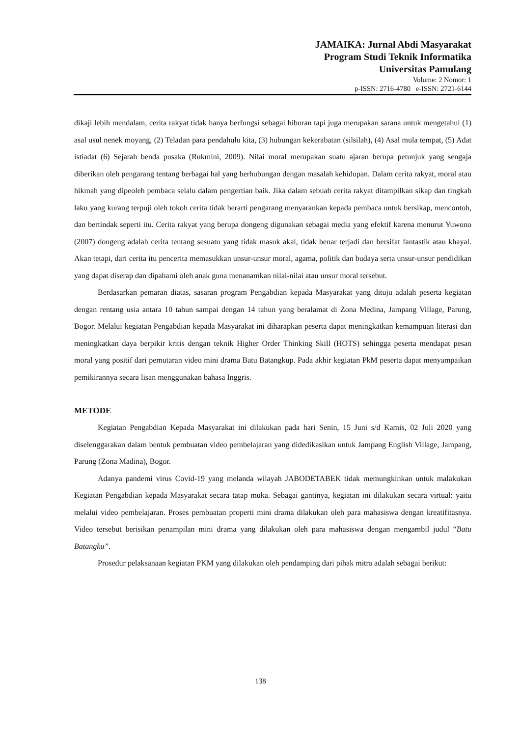JAMAIKA: Jurnal Abdi Masyarakat
Program Studi Teknik Informatika
Universitas Pamulang
Volume: 2 Nomor: 1
p-ISSN: 2716-4780 e-ISSN: 2721-6144
dikaji lebih mendalam, cerita rakyat tidak hanya berfungsi sebagai hiburan tapi juga merupakan sarana untuk mengetahui (1) asal usul nenek moyang, (2) Teladan para pendahulu kita, (3) hubungan kekerabatan (silsilah), (4) Asal mula tempat, (5) Adat istiadat (6) Sejarah benda pusaka (Rukmini, 2009). Nilai moral merupakan suatu ajaran berupa petunjuk yang sengaja diberikan oleh pengarang tentang berbagai hal yang berhubungan dengan masalah kehidupan. Dalam cerita rakyat, moral atau hikmah yang dipeoleh pembaca selalu dalam pengertian baik. Jika dalam sebuah cerita rakyat ditampilkan sikap dan tingkah laku yang kurang terpuji oleh tokoh cerita tidak berarti pengarang menyarankan kepada pembaca untuk bersikap, mencontoh, dan bertindak seperti itu. Cerita rakyat yang berupa dongeng digunakan sebagai media yang efektif karena menurut Yuwono (2007) dongeng adalah cerita tentang sesuatu yang tidak masuk akal, tidak benar terjadi dan bersifat fantastik atau khayal. Akan tetapi, dari cerita itu pencerita memasukkan unsur-unsur moral, agama, politik dan budaya serta unsur-unsur pendidikan yang dapat diserap dan dipahami oleh anak guna menanamkan nilai-nilai atau unsur moral tersebut.
Berdasarkan pemaran diatas, sasaran program Pengabdian kepada Masyarakat yang dituju adalah peserta kegiatan dengan rentang usia antara 10 tahun sampai dengan 14 tahun yang beralamat di Zona Medina, Jampang Village, Parung, Bogor. Melalui kegiatan Pengabdian kepada Masyarakat ini diharapkan peserta dapat meningkatkan kemampuan literasi dan meningkatkan daya berpikir kritis dengan teknik Higher Order Thinking Skill (HOTS) sehingga peserta mendapat pesan moral yang positif dari pemutaran video mini drama Batu Batangkup. Pada akhir kegiatan PkM peserta dapat menyampaikan pemikirannya secara lisan menggunakan bahasa Inggris.
METODE
Kegiatan Pengabdian Kepada Masyarakat ini dilakukan pada hari Senin, 15 Juni s/d Kamis, 02 Juli 2020 yang diselenggarakan dalam bentuk pembuatan video pembelajaran yang didedikasikan untuk Jampang English Village, Jampang, Parung (Zona Madina), Bogor.
Adanya pandemi virus Covid-19 yang melanda wilayah JABODETABEK tidak memungkinkan untuk malakukan Kegiatan Pengabdian kepada Masyarakat secara tatap muka. Sebagai gantinya, kegiatan ini dilakukan secara virtual: yaitu melalui video pembelajaran. Proses pembuatan properti mini drama dilakukan oleh para mahasiswa dengan kreatifitasnya. Video tersebut berisikan penampilan mini drama yang dilakukan oleh para mahasiswa dengan mengambil judul “Batu Batangku”.
Prosedur pelaksanaan kegiatan PKM yang dilakukan oleh pendamping dari pihak mitra adalah sebagai berikut:
138